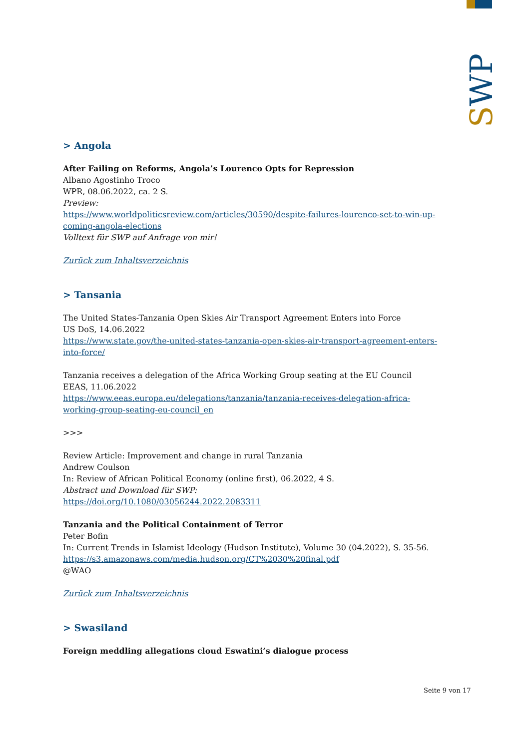SWP
> Angola
After Failing on Reforms, Angola’s Lourenco Opts for Repression
Albano Agostinho Troco
WPR, 08.06.2022, ca. 2 S.
Preview:
https://www.worldpoliticsreview.com/articles/30590/despite-failures-lourenco-set-to-win-up-coming-angola-elections
Volltext für SWP auf Anfrage von mir!
Zurück zum Inhaltsverzeichnis
> Tansania
The United States-Tanzania Open Skies Air Transport Agreement Enters into Force
US DoS, 14.06.2022
https://www.state.gov/the-united-states-tanzania-open-skies-air-transport-agreement-enters-into-force/
Tanzania receives a delegation of the Africa Working Group seating at the EU Council
EEAS, 11.06.2022
https://www.eeas.europa.eu/delegations/tanzania/tanzania-receives-delegation-africa-working-group-seating-eu-council_en
>>>
Review Article: Improvement and change in rural Tanzania
Andrew Coulson
In: Review of African Political Economy (online first), 06.2022, 4 S.
Abstract und Download für SWP:
https://doi.org/10.1080/03056244.2022.2083311
Tanzania and the Political Containment of Terror
Peter Bofin
In: Current Trends in Islamist Ideology (Hudson Institute), Volume 30 (04.2022), S. 35-56.
https://s3.amazonaws.com/media.hudson.org/CT%2030%20final.pdf
@WAO
Zurück zum Inhaltsverzeichnis
> Swasiland
Foreign meddling allegations cloud Eswatini’s dialogue process
Seite 9 von 17